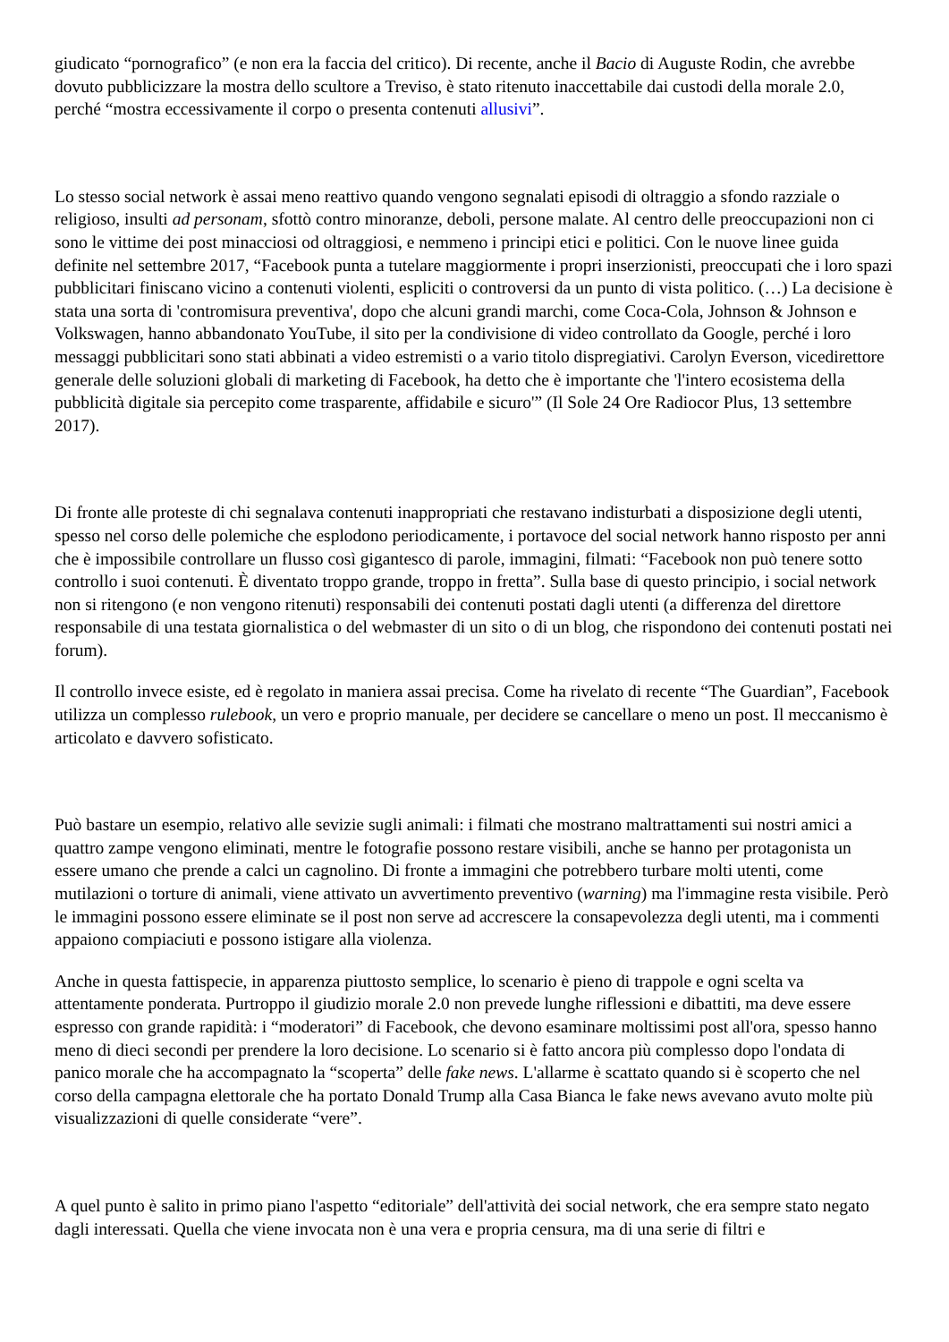giudicato “pornografico” (e non era la faccia del critico). Di recente, anche il Bacio di Auguste Rodin, che avrebbe dovuto pubblicizzare la mostra dello scultore a Treviso, è stato ritenuto inaccettabile dai custodi della morale 2.0, perché “mostra eccessivamente il corpo o presenta contenuti allusivi”.
Lo stesso social network è assai meno reattivo quando vengono segnalati episodi di oltraggio a sfondo razziale o religioso, insulti ad personam, sfottò contro minoranze, deboli, persone malate. Al centro delle preoccupazioni non ci sono le vittime dei post minacciosi od oltraggiosi, e nemmeno i principi etici e politici. Con le nuove linee guida definite nel settembre 2017, “Facebook punta a tutelare maggiormente i propri inserzionisti, preoccupati che i loro spazi pubblicitari finiscano vicino a contenuti violenti, espliciti o controversi da un punto di vista politico. (…) La decisione è stata una sorta di 'contromisura preventiva', dopo che alcuni grandi marchi, come Coca-Cola, Johnson & Johnson e Volkswagen, hanno abbandonato YouTube, il sito per la condivisione di video controllato da Google, perché i loro messaggi pubblicitari sono stati abbinati a video estremisti o a vario titolo dispregiativi. Carolyn Everson, vicedirettore generale delle soluzioni globali di marketing di Facebook, ha detto che è importante che 'l'intero ecosistema della pubblicità digitale sia percepito come trasparente, affidabile e sicuro'” (Il Sole 24 Ore Radiocor Plus, 13 settembre 2017).
Di fronte alle proteste di chi segnalava contenuti inappropriati che restavano indisturbati a disposizione degli utenti, spesso nel corso delle polemiche che esplodono periodicamente, i portavoce del social network hanno risposto per anni che è impossibile controllare un flusso così gigantesco di parole, immagini, filmati: “Facebook non può tenere sotto controllo i suoi contenuti. È diventato troppo grande, troppo in fretta”. Sulla base di questo principio, i social network non si ritengono (e non vengono ritenuti) responsabili dei contenuti postati dagli utenti (a differenza del direttore responsabile di una testata giornalistica o del webmaster di un sito o di un blog, che rispondono dei contenuti postati nei forum).
Il controllo invece esiste, ed è regolato in maniera assai precisa. Come ha rivelato di recente “The Guardian”, Facebook utilizza un complesso rulebook, un vero e proprio manuale, per decidere se cancellare o meno un post. Il meccanismo è articolato e davvero sofisticato.
Può bastare un esempio, relativo alle sevizie sugli animali: i filmati che mostrano maltrattamenti sui nostri amici a quattro zampe vengono eliminati, mentre le fotografie possono restare visibili, anche se hanno per protagonista un essere umano che prende a calci un cagnolino. Di fronte a immagini che potrebbero turbare molti utenti, come mutilazioni o torture di animali, viene attivato un avvertimento preventivo (warning) ma l'immagine resta visibile. Però le immagini possono essere eliminate se il post non serve ad accrescere la consapevolezza degli utenti, ma i commenti appaiono compiaciuti e possono istigare alla violenza.
Anche in questa fattispecie, in apparenza piuttosto semplice, lo scenario è pieno di trappole e ogni scelta va attentamente ponderata. Purtroppo il giudizio morale 2.0 non prevede lunghe riflessioni e dibattiti, ma deve essere espresso con grande rapidità: i “moderatori” di Facebook, che devono esaminare moltissimi post all'ora, spesso hanno meno di dieci secondi per prendere la loro decisione. Lo scenario si è fatto ancora più complesso dopo l'ondata di panico morale che ha accompagnato la “scoperta” delle fake news. L'allarme è scattato quando si è scoperto che nel corso della campagna elettorale che ha portato Donald Trump alla Casa Bianca le fake news avevano avuto molte più visualizzazioni di quelle considerate “vere”.
A quel punto è salito in primo piano l'aspetto “editoriale” dell'attività dei social network, che era sempre stato negato dagli interessati. Quella che viene invocata non è una vera e propria censura, ma di una serie di filtri e